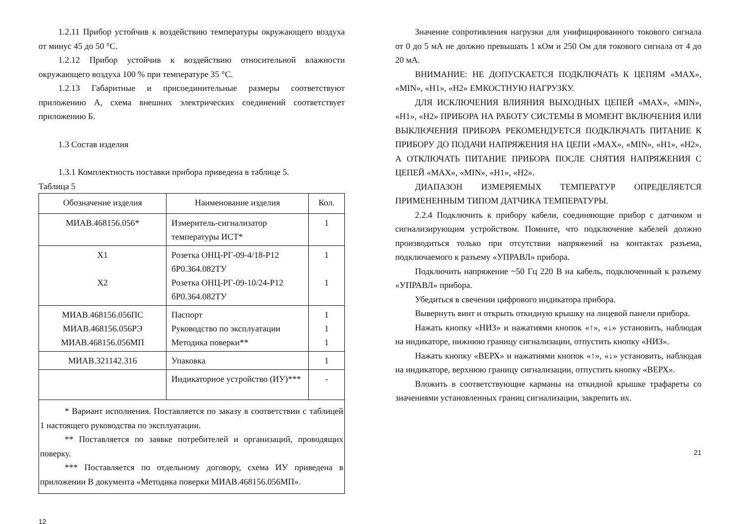1.2.11 Прибор устойчив к воздействию температуры окружающего воздуха от минус 45 до 50 °С.
1.2.12 Прибор устойчив к воздействию относительной влажности окружающего воздуха 100 % при температуре 35 °С.
1.2.13 Габаритные и присоединительные размеры соответствуют приложению А, схема внешних электрических соединений соответствует приложению Б.
1.3 Состав изделия
1.3.1 Комплектность поставки прибора приведена в таблице 5.
Таблица 5
| Обозначение изделия | Наименование изделия | Кол. |
| --- | --- | --- |
| МИАВ.468156.056* | Измеритель-сигнализатор температуры ИСТ* | 1 |
| X1 X2 | Розетка ОНЦ-РГ-09-4/18-Р12 бР0.364.082ТУ Розетка ОНЦ-РГ-09-10/24-Р12 бР0.364.082ТУ | 1 1 |
| МИАВ.468156.056ПС МИАВ.468156.056РЭ МИАВ.468156.056МП | Паспорт Руководство по эксплуатации Методика поверки** | 1 1 1 |
| МИАВ.321142.316 | Упаковка | 1 |
| | Индикаторное устройство (ИУ)*** | - |
| * Вариант исполнения. Поставляется по заказу в соответствии с таблицей 1 настоящего руководства по эксплуатации. ** Поставляется по заявке потребителей и организаций, проводящих поверку. *** Поставляется по отдельному договору, схема ИУ приведена в приложении В документа «Методика поверки МИАВ.468156.056МП». | | |
12
Значение сопротивления нагрузки для унифицированного токового сигнала от 0 до 5 мА не должно превышать 1 кОм и 250 Ом для токового сигнала от 4 до 20 мА.
ВНИМАНИЕ: НЕ ДОПУСКАЕТСЯ ПОДКЛЮЧАТЬ К ЦЕПЯМ «MAX», «MIN», «H1», «H2» ЕМКОСТНУЮ НАГРУЗКУ.
ДЛЯ ИСКЛЮЧЕНИЯ ВЛИЯНИЯ ВЫХОДНЫХ ЦЕПЕЙ «MAX», «MIN», «H1», «H2» ПРИБОРА НА РАБОТУ СИСТЕМЫ В МОМЕНТ ВКЛЮЧЕНИЯ ИЛИ ВЫКЛЮЧЕНИЯ ПРИБОРА РЕКОМЕНДУЕТСЯ ПОДКЛЮЧАТЬ ПИТАНИЕ К ПРИБОРУ ДО ПОДАЧИ НАПРЯЖЕНИЯ НА ЦЕПИ «MAX», «MIN», «H1», «H2», А ОТКЛЮЧАТЬ ПИТАНИЕ ПРИБОРА ПОСЛЕ СНЯТИЯ НАПРЯЖЕНИЯ С ЦЕПЕЙ «MAX», «MIN», «H1», «H2».
ДИАПАЗОН ИЗМЕРЯЕМЫХ ТЕМПЕРАТУР ОПРЕДЕЛЯЕТСЯ ПРИМЕНЕННЫМ ТИПОМ ДАТЧИКА ТЕМПЕРАТУРЫ.
2.2.4 Подключить к прибору кабели, соединяющие прибор с датчиком и сигнализирующим устройством. Помните, что подключение кабелей должно производиться только при отсутствии напряжений на контактах разъема, подключаемого к разъему «УПРАВЛ» прибора.
Подключить напряжение ~50 Гц 220 В на кабель, подключенный к разъему «УПРАВЛ» прибора.
Убедиться в свечении цифрового индикатора прибора.
Вывернуть винт и открыть откидную крышку на лицевой панели прибора.
Нажать кнопку «НИЗ» и нажатиями кнопок «↑», «↓» установить, наблюдая на индикаторе, нижнюю границу сигнализации, отпустить кнопку «НИЗ».
Нажать кнопку «ВЕРХ» и нажатиями кнопок «↑», «↓» установить, наблюдая на индикаторе, верхнюю границу сигнализации, отпустить кнопку «ВЕРХ».
Вложить в соответствующие карманы на откидной крышке трафареты со значениями установленных границ сигнализации, закрепить их.
21